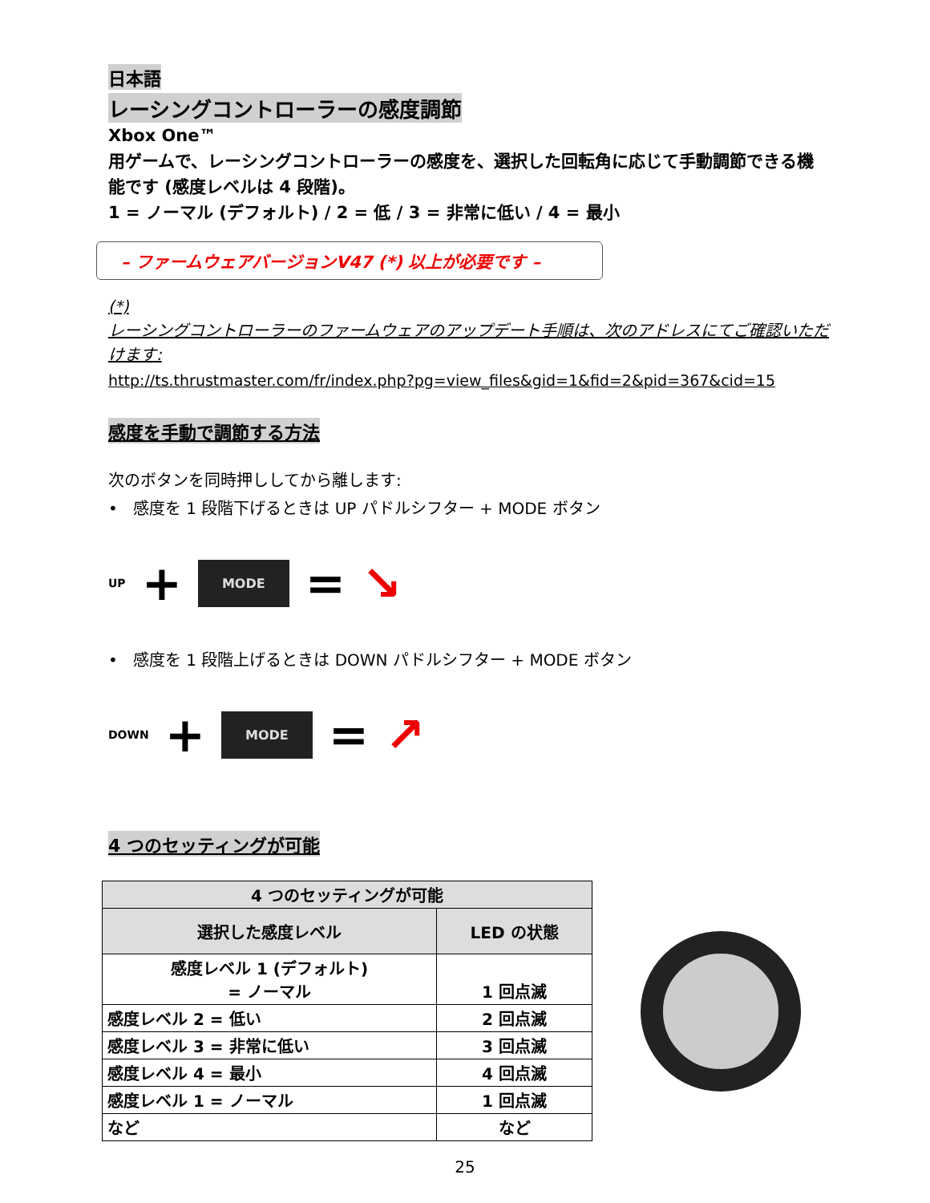日本語
レーシングコントローラーの感度調節
Xbox One™
用ゲームで、レーシングコントローラーの感度を、選択した回転角に応じて手動調節できる機能です (感度レベルは 4 段階)。
1 = ノーマル (デフォルト) / 2 = 低 / 3 = 非常に低い / 4 = 最小
– ファームウェアバージョンV47 (*) 以上が必要です –
(*)
レーシングコントローラーのファームウェアのアップデート手順は、次のアドレスにてご確認いただけます:
http://ts.thrustmaster.com/fr/index.php?pg=view_files&gid=1&fid=2&pid=367&cid=15
感度を手動で調節する方法
次のボタンを同時押ししてから離します:
• 感度を 1 段階下げるときは UP パドルシフター + MODE ボタン
UP + MODE = ↘
• 感度を 1 段階上げるときは DOWN パドルシフター + MODE ボタン
DOWN + MODE = ↗
4 つのセッティングが可能
| 4 つのセッティングが可能 | |
| --- | --- |
| 選択した感度レベル | LED の状態 |
| 感度レベル 1 (デフォルト) = ノーマル | 1 回点滅 |
| 感度レベル 2 = 低い | 2 回点滅 |
| 感度レベル 3 = 非常に低い | 3 回点滅 |
| 感度レベル 4 = 最小 | 4 回点滅 |
| 感度レベル 1 = ノーマル | 1 回点滅 |
| など | など |
25